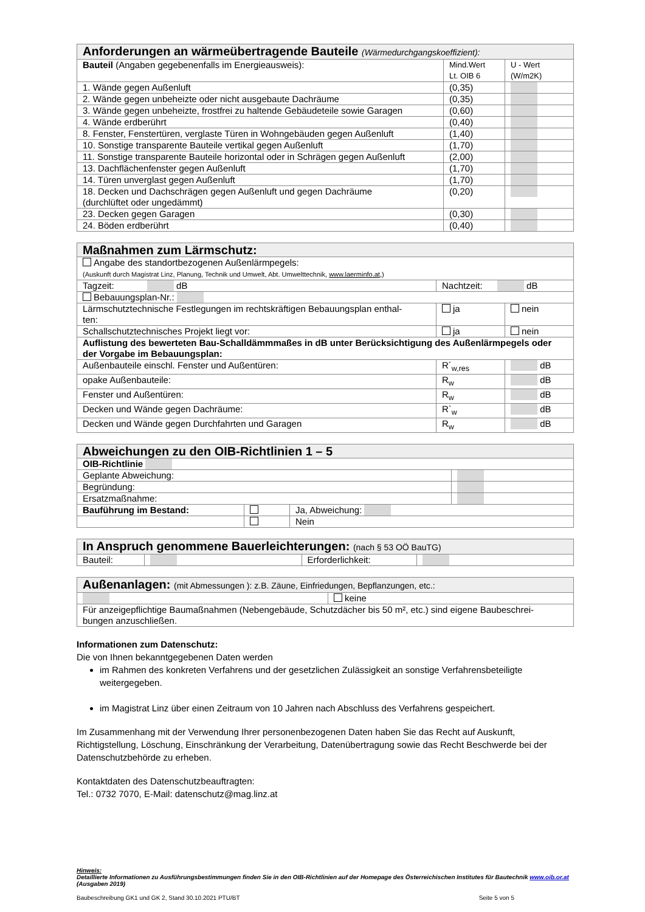| Anforderungen an wärmeübertragende Bauteile (Wärmedurchgangskoeffizient): | | |
| --- | --- | --- |
| Bauteil (Angaben gegebenenfalls im Energieausweis): | Mind.Wert Lt. OIB 6 | U - Wert (W/m2K) |
| 1. Wände gegen Außenluft | (0,35) | |
| 2. Wände gegen unbeheizte oder nicht ausgebaute Dachräume | (0,35) | |
| 3. Wände gegen unbeheizte, frostfrei zu haltende Gebäudeteile sowie Garagen | (0,60) | |
| 4. Wände erdberührt | (0,40) | |
| 8. Fenster, Fenstertüren, verglaste Türen in Wohngebäuden gegen Außenluft | (1,40) | |
| 10. Sonstige transparente Bauteile vertikal gegen Außenluft | (1,70) | |
| 11. Sonstige transparente Bauteile horizontal oder in Schrägen gegen Außenluft | (2,00) | |
| 13. Dachflächenfenster gegen Außenluft | (1,70) | |
| 14. Türen unverglast gegen Außenluft | (1,70) | |
| 18. Decken und Dachschrägen gegen Außenluft und gegen Dachräume (durchlüftet oder ungedämmt) | (0,20) | |
| 23. Decken gegen Garagen | (0,30) | |
| 24. Böden erdberührt | (0,40) | |
| Maßnahmen zum Lärmschutz: | | |
| --- | --- | --- |
| Angabe des standortbezogenen Außenlärmpegels: (Auskunft durch Magistrat Linz, Planung, Technik und Umwelt, Abt. Umwelttechnik, www.laerminfo.at ,) | | |
| Tagzeit: dB | Nachtzeit: dB | |
| Bebauungsplan-Nr.: | | |
| Lärmschutztechnische Festlegungen im rechtskräftigen Bebauungsplan enthal- ten: | ja | nein |
| Schallschutztechnisches Projekt liegt vor: | ja | nein |
| Auflistung des bewerteten Bau-Schalldämmmaßes in dB unter Berücksichtigung des Außenlärmpegels oder der Vorgabe im Bebauungsplan: | | |
| Außenbauteile einschl. Fenster und Außentüren: | R´<sub>w,res</sub> | dB |
| opake Außenbauteile: | R<sub>w</sub> | dB |
| Fenster und Außentüren: | R<sub>w</sub> | dB |
| Decken und Wände gegen Dachräume: | R`<sub>w</sub> | dB |
| Decken und Wände gegen Durchfahrten und Garagen | R<sub>w</sub> | dB |
| Abweichungen zu den OIB-Richtlinien 1 – 5 | | | |
| --- | --- | --- | --- |
| OIB-Richtlinie | | | |
| Geplante Abweichung: | | | |
| Begründung: | | | |
| Ersatzmaßnahme: | | | |
| Bauführung im Bestand: | | Ja, Abweichung: | |
| | | Nein | |
| In Anspruch genommene Bauerleichterungen: (nach § 53 OÖ BauTG) | | | |
| --- | --- | --- | --- |
| Bauteil: | | Erforderlichkeit: | |
| Außenanlagen: (mit Abmessungen ): z.B. Zäune, Einfriedungen, Bepflanzungen, etc.: | |
| --- | --- |
| | keine |
| Für anzeigepflichtige Baumaßnahmen (Nebengebäude, Schutzdächer bis 50 m², etc.) sind eigene Baubeschrei- bungen anzuschließen. | |
Informationen zum Datenschutz:
Die von Ihnen bekanntgegebenen Daten werden
im Rahmen des konkreten Verfahrens und der gesetzlichen Zulässigkeit an sonstige Verfahrensbeteiligte weitergegeben.
im Magistrat Linz über einen Zeitraum von 10 Jahren nach Abschluss des Verfahrens gespeichert.
Im Zusammenhang mit der Verwendung Ihrer personenbezogenen Daten haben Sie das Recht auf Auskunft, Richtigstellung, Löschung, Einschränkung der Verarbeitung, Datenübertragung sowie das Recht Beschwerde bei der Datenschutzbehörde zu erheben.
Kontaktdaten des Datenschutzbeauftragten:
Tel.: 0732 7070, E-Mail: datenschutz@mag.linz.at
Hinweis:
Detaillierte Informationen zu Ausführungsbestimmungen finden Sie in den OIB-Richtlinien auf der Homepage des Österreichischen Institutes für Bautechnik www.oib.or.at (Ausgaben 2019)
Baubeschreibung GK1 und GK 2, Stand 30.10.2021 PTU/BT Seite 5 von 5